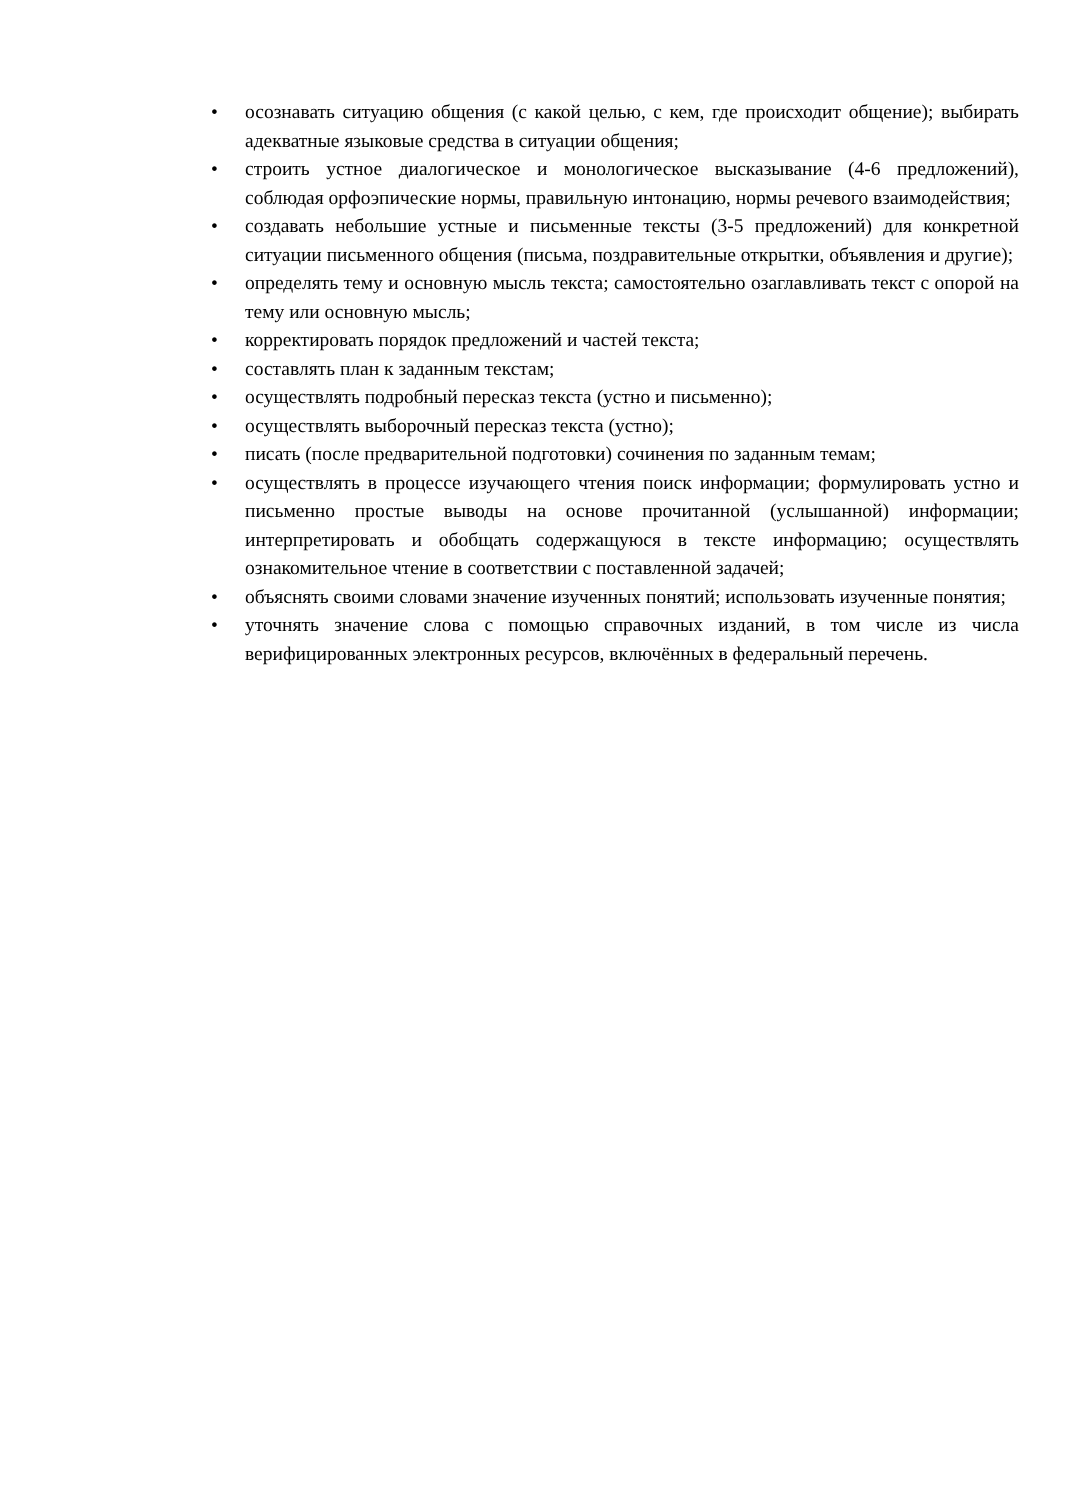• осознавать ситуацию общения (с какой целью, с кем, где происходит общение); выбирать адекватные языковые средства в ситуации общения;
• строить устное диалогическое и монологическое высказывание (4-6 предложений), соблюдая орфоэпические нормы, правильную интонацию, нормы речевого взаимодействия;
• создавать небольшие устные и письменные тексты (3-5 предложений) для конкретной ситуации письменного общения (письма, поздравительные открытки, объявления и другие);
• определять тему и основную мысль текста; самостоятельно озаглавливать текст с опорой на тему или основную мысль;
• корректировать порядок предложений и частей текста;
• составлять план к заданным текстам;
• осуществлять подробный пересказ текста (устно и письменно);
• осуществлять выборочный пересказ текста (устно);
• писать (после предварительной подготовки) сочинения по заданным темам;
• осуществлять в процессе изучающего чтения поиск информации; формулировать устно и письменно простые выводы на основе прочитанной (услышанной) информации; интерпретировать и обобщать содержащуюся в тексте информацию; осуществлять ознакомительное чтение в соответствии с поставленной задачей;
• объяснять своими словами значение изученных понятий; использовать изученные понятия;
• уточнять значение слова с помощью справочных изданий, в том числе из числа верифицированных электронных ресурсов, включённых в федеральный перечень.